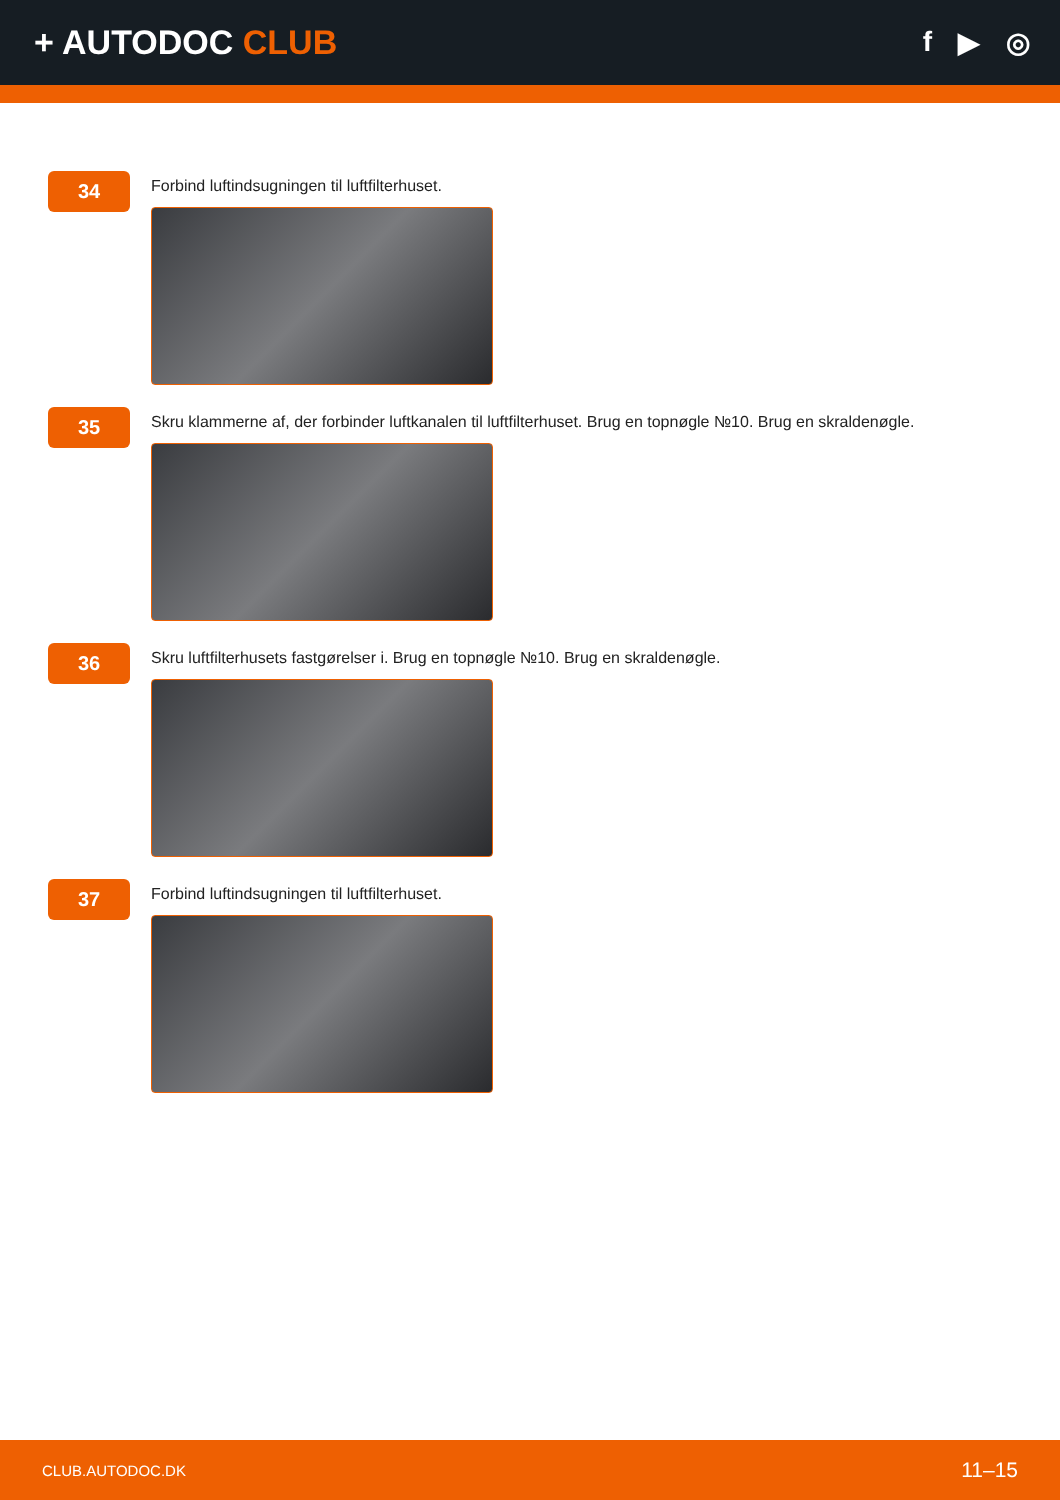+ AUTODOC CLUB
f ▶ ◎
34
Forbind luftindsugningen til luftfilterhuset.
35
Skru klammerne af, der forbinder luftkanalen til luftfilterhuset. Brug en topnøgle №10. Brug en skraldenøgle.
36
Skru luftfilterhusets fastgørelser i. Brug en topnøgle №10. Brug en skraldenøgle.
37
Forbind luftindsugningen til luftfilterhuset.
CLUB.AUTODOC.DK 11–15